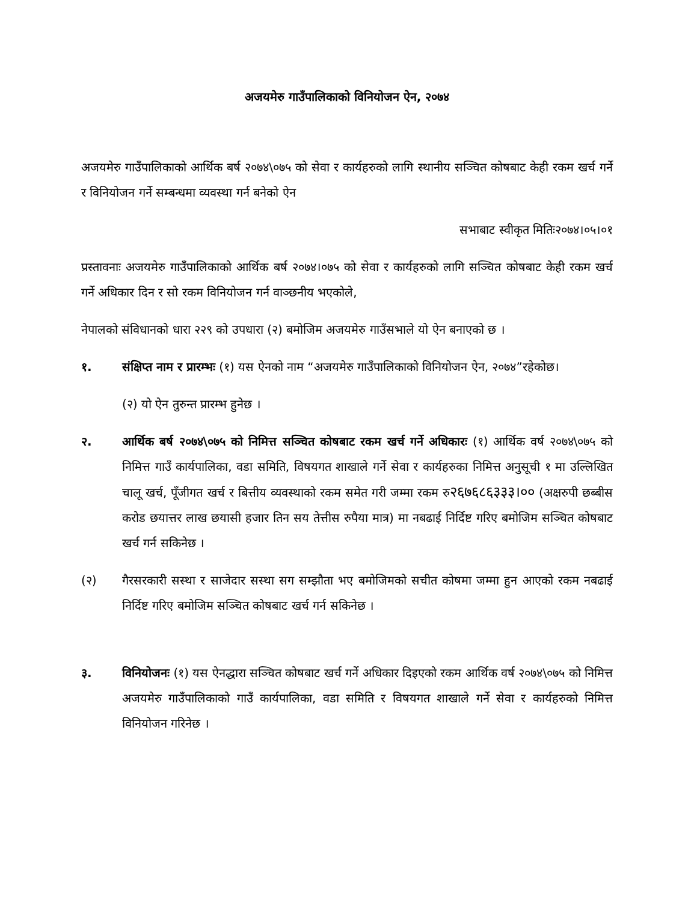अजयमेरु गाउँपालिकाको विनियोजन ऐन, २०७४
अजयमेरु गाउँपालिकाको आर्थिक बर्ष २०७४\०७५ को सेवा र कार्यहरुको लागि स्थानीय सञ्चित कोषबाट केही रकम खर्च गर्ने र विनियोजन गर्ने सम्बन्धमा व्यवस्था गर्न बनेको ऐन
सभाबाट स्वीकृत मितिः२०७४।०५।०१
प्रस्तावनाः अजयमेरु गाउँपालिकाको आर्थिक बर्ष २०७४।०७५ को सेवा र कार्यहरुको लागि सञ्चित कोषबाट केही रकम खर्च गर्ने अधिकार दिन र सो रकम विनियोजन गर्न वाञ्छनीय भएकोले,
नेपालको संविधानको धारा २२९ को उपधारा (२) बमोजिम अजयमेरु गाउँसभाले यो ऐन बनाएको छ ।
१. संक्षिप्त नाम र प्रारम्भः (१) यस ऐनको नाम “अजयमेरु गाउँपालिकाको विनियोजन ऐन, २०७४”रहेकोछ।
(२) यो ऐन तुरुन्त प्रारम्भ हुनेछ ।
२. आर्थिक बर्ष २०७४\०७५ को निमित्त सञ्चित कोषबाट रकम खर्च गर्ने अधिकारः (१) आर्थिक वर्ष २०७४\०७५ को निमित्त गाउँ कार्यपालिका, वडा समिति, विषयगत शाखाले गर्ने सेवा र कार्यहरुका निमित्त अनुसूची १ मा उल्लिखित चालू खर्च, पूँजीगत खर्च र बित्तीय व्यवस्थाको रकम समेत गरी जम्मा रकम रु२६७६८६३३३।०० (अक्षरुपी छब्बीस करोड छयात्तर लाख छयासी हजार तिन सय तेत्तीस रुपैया मात्र) मा नबढाई निर्दिष्ट गरिए बमोजिम सञ्चित कोषबाट खर्च गर्न सकिनेछ ।
(२) गैरसरकारी सस्था र साजेदार सस्था सग सम्झौता भए बमोजिमको सचीत कोषमा जम्मा हुन आएको रकम नबढाई निर्दिष्ट गरिए बमोजिम सञ्चित कोषबाट खर्च गर्न सकिनेछ ।
३. विनियोजनः (१) यस ऐनद्धारा सञ्चित कोषबाट खर्च गर्ने अधिकार दिइएको रकम आर्थिक वर्ष २०७४\०७५ को निमित्त अजयमेरु गाउँपालिकाको गाउँ कार्यपालिका, वडा समिति र विषयगत शाखाले गर्ने सेवा र कार्यहरुको निमित्त विनियोजन गरिनेछ ।